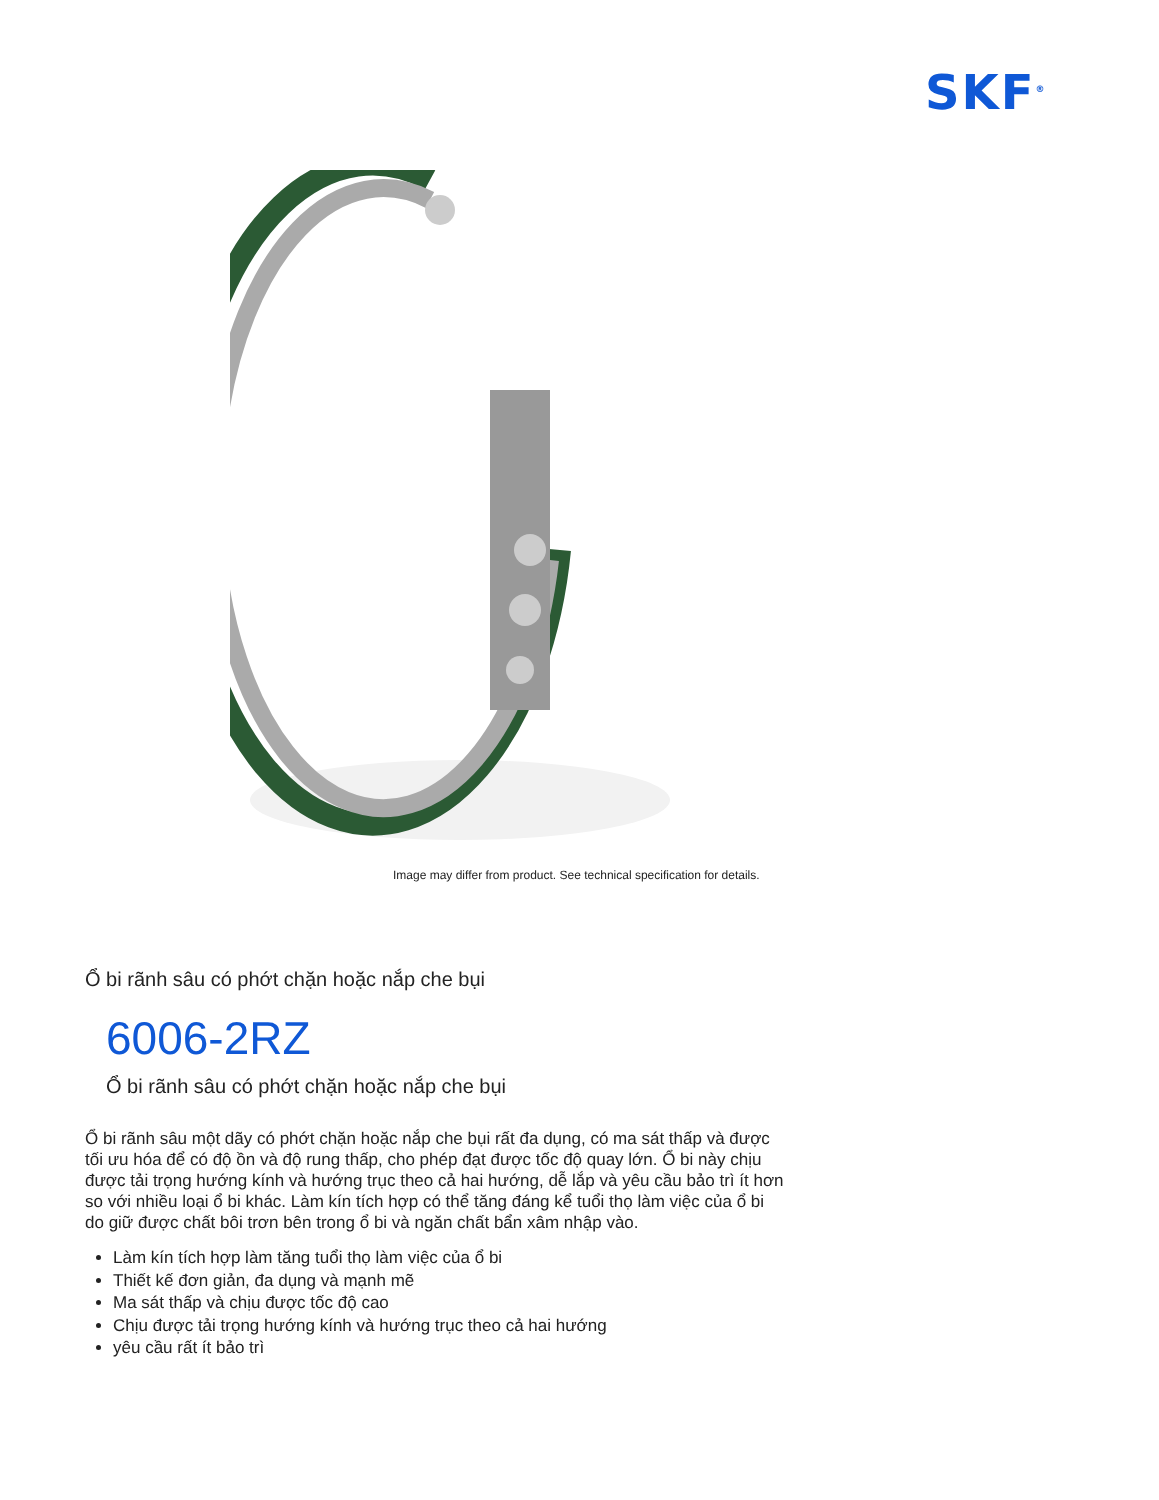SKF<sup>®</sup>
Image may differ from product. See technical specification for details.
Ổ bi rãnh sâu có phớt chặn hoặc nắp che bụi
6006-2RZ
Ổ bi rãnh sâu có phớt chặn hoặc nắp che bụi
Ổ bi rãnh sâu một dãy có phớt chặn hoặc nắp che bụi rất đa dụng, có ma sát thấp và được tối ưu hóa để có độ ồn và độ rung thấp, cho phép đạt được tốc độ quay lớn. Ổ bi này chịu được tải trọng hướng kính và hướng trục theo cả hai hướng, dễ lắp và yêu cầu bảo trì ít hơn so với nhiều loại ổ bi khác. Làm kín tích hợp có thể tăng đáng kể tuổi thọ làm việc của ổ bi do giữ được chất bôi trơn bên trong ổ bi và ngăn chất bẩn xâm nhập vào.
Làm kín tích hợp làm tăng tuổi thọ làm việc của ổ bi
Thiết kế đơn giản, đa dụng và mạnh mẽ
Ma sát thấp và chịu được tốc độ cao
Chịu được tải trọng hướng kính và hướng trục theo cả hai hướng
yêu cầu rất ít bảo trì